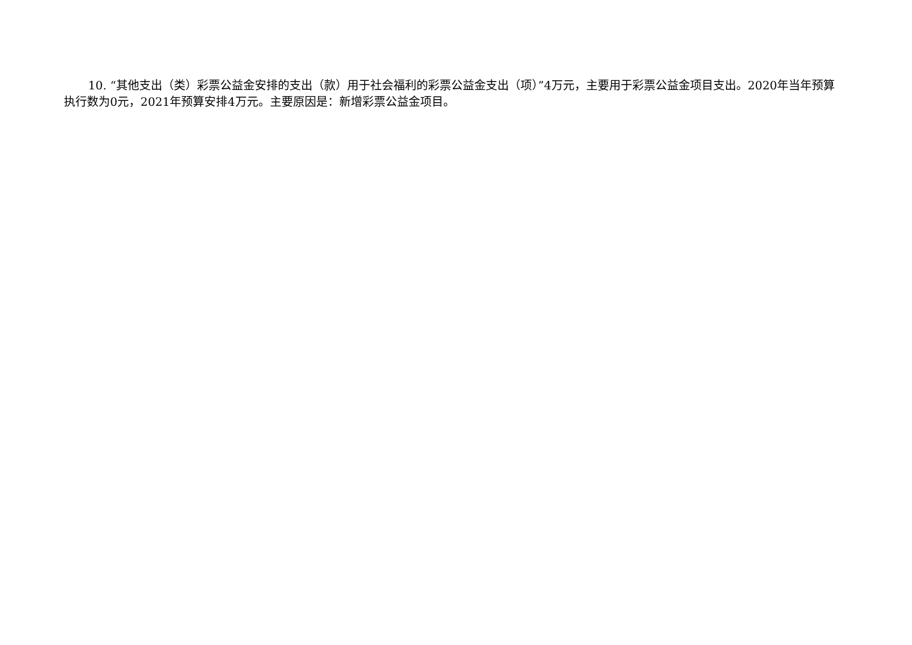10. “其他支出（类）彩票公益金安排的支出（款）用于社会福利的彩票公益金支出（项）”4万元，主要用于彩票公益金项目支出。2020年当年预算执行数为0元，2021年预算安排4万元。主要原因是：新增彩票公益金项目。